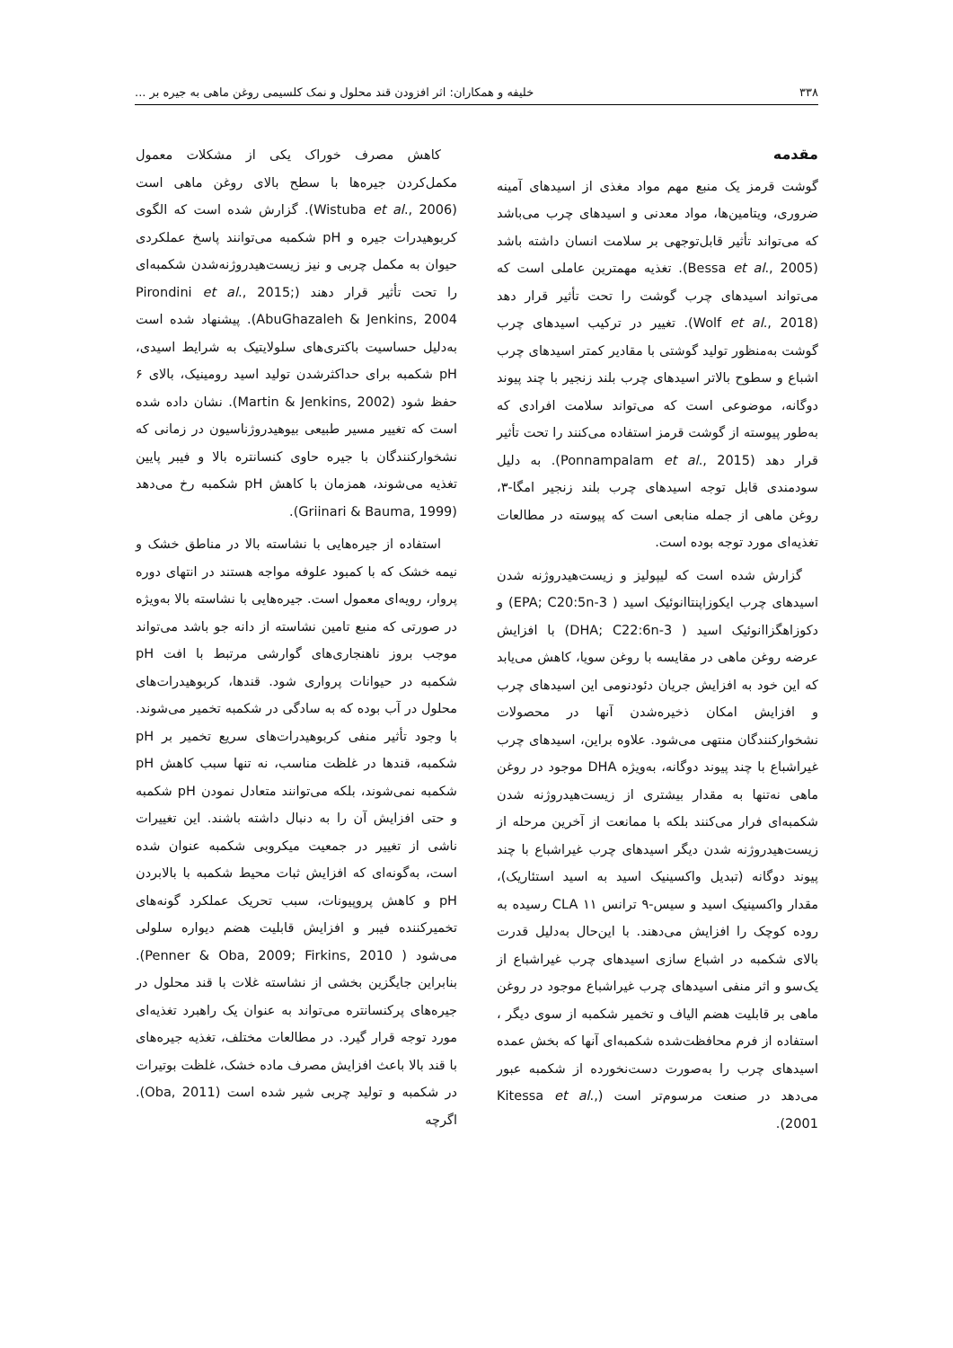۳۳۸ خلیفه و همکاران: اثر افزودن قند محلول و نمک کلسیمی روغن ماهی به جیره بر ...
مقدمه
گوشت قرمز یک منبع مهم مواد مغذی از اسیدهای آمینه ضروری، ویتامین‌ها، مواد معدنی و اسیدهای چرب می‌باشد که می‌تواند تأثیر قابل‌توجهی بر سلامت انسان داشته باشد (Bessa et al., 2005). تغذیه مهمترین عاملی است که می‌تواند اسیدهای چرب گوشت را تحت تأثیر قرار دهد (Wolf et al., 2018). تغییر در ترکیب اسیدهای چرب گوشت به‌منظور تولید گوشتی با مقادیر کمتر اسیدهای چرب اشباع و سطوح بالاتر اسیدهای چرب بلند زنجیر با چند پیوند دوگانه، موضوعی است که می‌تواند سلامت افرادی که به‌طور پیوسته از گوشت قرمز استفاده می‌کنند را تحت تأثیر قرار دهد (Ponnampalam et al., 2015). به دلیل سودمندی قابل توجه اسیدهای چرب بلند زنجیر امگا-۳، روغن ماهی از جمله منابعی است که پیوسته در مطالعات تغذیه‌ای مورد توجه بوده است.
گزارش شده است که لیپولیز و زیست‌هیدروژنه شدن اسیدهای چرب ایکوزاپنتاانوئیک اسید ( EPA; C20:5n-3) و دکوزاهگزاانوئیک اسید ( DHA; C22:6n-3) با افزایش عرضه روغن ماهی در مقایسه با روغن سویا، کاهش می‌یابد که این خود به افزایش جریان دئودنومی این اسیدهای چرب و افزایش امکان ذخیره‌شدن آنها در محصولات نشخوارکنندگان منتهی می‌شود. علاوه براین، اسیدهای چرب غیراشباع با چند پیوند دوگانه، به‌ویژه DHA موجود در روغن ماهی نه‌تنها به مقدار بیشتری از زیست‌هیدروژنه شدن شکمبه‌ای فرار می‌کنند بلکه با ممانعت از آخرین مرحله از زیست‌هیدروژنه شدن دیگر اسیدهای چرب غیراشباع با چند پیوند دوگانه (تبدیل واکسینیک اسید به اسید استئاریک)، مقدار واکسینیک اسید و سیس-۹ ترانس ۱۱ CLA رسیده به روده کوچک را افزایش می‌دهند. با این‌حال به‌دلیل قدرت بالای شکمبه در اشباع سازی اسیدهای چرب غیراشباع از یک‌سو و اثر منفی اسیدهای چرب غیراشباع موجود در روغن ماهی بر قابلیت هضم الیاف و تخمیر شکمبه از سوی دیگر ، استفاده از فرم محافظت‌شده شکمبه‌ای آنها که بخش عمده اسیدهای چرب را به‌صورت دست‌نخورده از شکمبه عبور می‌دهد در صنعت مرسوم‌تر است (Kitessa et al., 2001).
کاهش مصرف خوراک یکی از مشکلات معمول مکمل‌کردن جیره‌ها با سطح بالای روغن ماهی است (Wistuba et al., 2006). گزارش شده است که الگوی کربوهیدرات جیره و pH شکمبه می‌توانند پاسخ عملکردی حیوان به مکمل چربی و نیز زیست‌هیدروژنه‌شدن شکمبه‌ای را تحت تأثیر قرار دهند (Pirondini et al., 2015; AbuGhazaleh & Jenkins, 2004). پیشنهاد شده است به‌دلیل حساسیت باکتری‌های سلولایتیک به شرایط اسیدی، pH شکمبه برای حداکثرشدن تولید اسید رومینیک، بالای ۶ حفظ شود (Martin & Jenkins, 2002). نشان داده شده است که تغییر مسیر طبیعی بیوهیدروژناسیون در زمانی که نشخوارکنندگان با جیره حاوی کنسانتره بالا و فیبر پایین تغذیه می‌شوند، همزمان با کاهش pH شکمبه رخ می‌دهد (Griinari & Bauma, 1999).
استفاده از جیره‌هایی با نشاسته بالا در مناطق خشک و نیمه خشک که با کمبود علوفه مواجه هستند در انتهای دوره پروار، رویه‌ای معمول است. جیره‌هایی با نشاسته بالا به‌ویژه در صورتی که منبع تامین نشاسته از دانه جو باشد می‌تواند موجب بروز ناهنجاری‌های گوارشی مرتبط با افت pH شکمبه در حیوانات پرواری شود. قندها، کربوهیدرات‌های محلول در آب بوده که به سادگی در شکمبه تخمیر می‌شوند. با وجود تأثیر منفی کربوهیدرات‌های سریع تخمیر بر pH شکمبه، قندها در غلظت مناسب، نه تنها سبب کاهش pH شکمبه نمی‌شوند، بلکه می‌توانند متعادل نمودن pH شکمبه و حتی افزایش آن را به دنبال داشته باشند. این تغییرات ناشی از تغییر در جمعیت میکروبی شکمبه عنوان شده است، به‌گونه‌ای که افزایش ثبات محیط شکمبه با بالابردن pH و کاهش پروپیونات، سبب تحریک عملکرد گونه‌های تخمیرکننده فیبر و افزایش قابلیت هضم دیواره سلولی می‌شود ( Penner & Oba, 2009; Firkins, 2010). بنابراین جایگزین بخشی از نشاسته غلات با قند محلول در جیره‌های پرکنسانتره می‌تواند به عنوان یک راهبرد تغذیه‌ای مورد توجه قرار گیرد. در مطالعات مختلف، تغذیه جیره‌های با قند بالا باعث افزایش مصرف ماده خشک، غلظت بوتیرات در شکمبه و تولید چربی شیر شده است (Oba, 2011). اگرچه